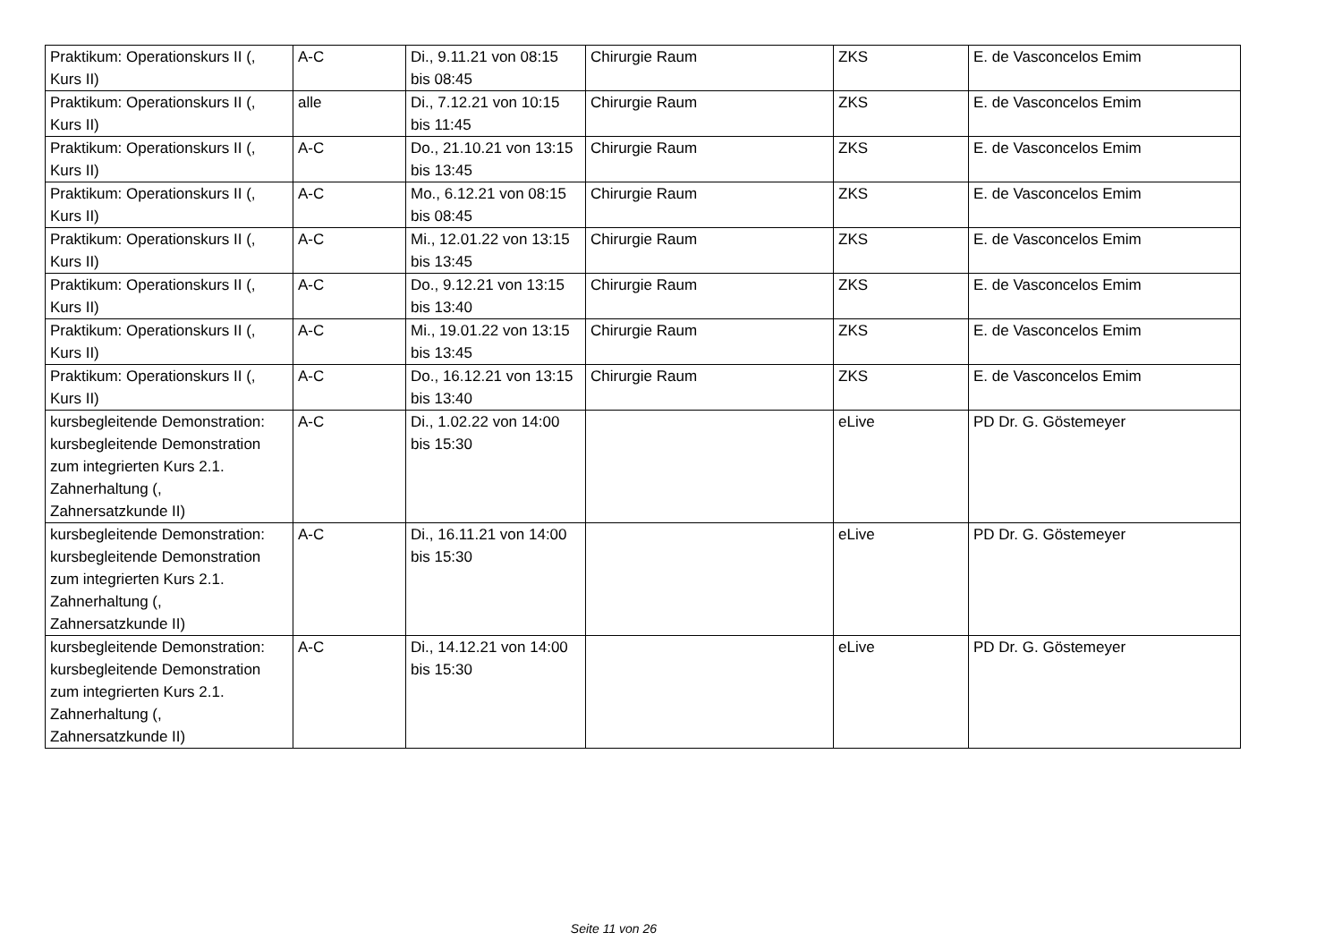| Praktikum: Operationskurs II (, Kurs II) | A-C | Di., 9.11.21 von 08:15 bis 08:45 | Chirurgie Raum | ZKS | E. de Vasconcelos Emim |
| Praktikum: Operationskurs II (, Kurs II) | alle | Di., 7.12.21 von 10:15 bis 11:45 | Chirurgie Raum | ZKS | E. de Vasconcelos Emim |
| Praktikum: Operationskurs II (, Kurs II) | A-C | Do., 21.10.21 von 13:15 bis 13:45 | Chirurgie Raum | ZKS | E. de Vasconcelos Emim |
| Praktikum: Operationskurs II (, Kurs II) | A-C | Mo., 6.12.21 von 08:15 bis 08:45 | Chirurgie Raum | ZKS | E. de Vasconcelos Emim |
| Praktikum: Operationskurs II (, Kurs II) | A-C | Mi., 12.01.22 von 13:15 bis 13:45 | Chirurgie Raum | ZKS | E. de Vasconcelos Emim |
| Praktikum: Operationskurs II (, Kurs II) | A-C | Do., 9.12.21 von 13:15 bis 13:40 | Chirurgie Raum | ZKS | E. de Vasconcelos Emim |
| Praktikum: Operationskurs II (, Kurs II) | A-C | Mi., 19.01.22 von 13:15 bis 13:45 | Chirurgie Raum | ZKS | E. de Vasconcelos Emim |
| Praktikum: Operationskurs II (, Kurs II) | A-C | Do., 16.12.21 von 13:15 bis 13:40 | Chirurgie Raum | ZKS | E. de Vasconcelos Emim |
| kursbegleitende Demonstration: kursbegleitende Demonstration zum integrierten Kurs 2.1. Zahnerhaltung (, Zahnersatzkunde II) | A-C | Di., 1.02.22 von 14:00 bis 15:30 | | eLive | PD Dr. G. Göstemeyer |
| kursbegleitende Demonstration: kursbegleitende Demonstration zum integrierten Kurs 2.1. Zahnerhaltung (, Zahnersatzkunde II) | A-C | Di., 16.11.21 von 14:00 bis 15:30 | | eLive | PD Dr. G. Göstemeyer |
| kursbegleitende Demonstration: kursbegleitende Demonstration zum integrierten Kurs 2.1. Zahnerhaltung (, Zahnersatzkunde II) | A-C | Di., 14.12.21 von 14:00 bis 15:30 | | eLive | PD Dr. G. Göstemeyer |
Seite 11 von 26